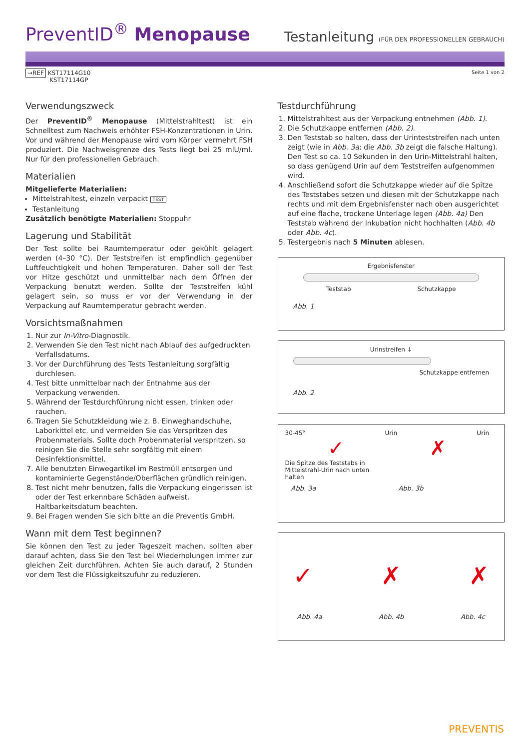PreventID<sup>®</sup> Menopause
Testanleitung (FÜR DEN PROFESSIONELLEN GEBRAUCH)
→REF KST17114G10
KST17114GP
Seite 1 von 2
Verwendungszweck
Der PreventID<sup>®</sup> Menopause (Mittelstrahltest) ist ein Schnelltest zum Nachweis erhöhter FSH-Konzentrationen in Urin. Vor und während der Menopause wird vom Körper vermehrt FSH produziert. Die Nachweisgrenze des Tests liegt bei 25 mlU/ml. Nur für den professionellen Gebrauch.
Materialien
Mitgelieferte Materialien:
Mittelstrahltest, einzeln verpackt TEST
Testanleitung
Zusätzlich benötigte Materialien: Stoppuhr
Lagerung und Stabilität
Der Test sollte bei Raumtemperatur oder gekühlt gelagert werden (4–30 °C). Der Teststreifen ist empfindlich gegenüber Luftfeuchtigkeit und hohen Temperaturen. Daher soll der Test vor Hitze geschützt und unmittelbar nach dem Öffnen der Verpackung benutzt werden. Sollte der Teststreifen kühl gelagert sein, so muss er vor der Verwendung in der Verpackung auf Raumtemperatur gebracht werden.
Vorsichtsmaßnahmen
1. Nur zur In-Vitro-Diagnostik.
2. Verwenden Sie den Test nicht nach Ablauf des aufgedruckten Verfallsdatums.
3. Vor der Durchführung des Tests Testanleitung sorgfältig durchlesen.
4. Test bitte unmittelbar nach der Entnahme aus der Verpackung verwenden.
5. Während der Testdurchführung nicht essen, trinken oder rauchen.
6. Tragen Sie Schutzkleidung wie z. B. Einweghandschuhe, Laborkittel etc. und vermeiden Sie das Verspritzen des Probenmaterials. Sollte doch Probenmaterial verspritzen, so reinigen Sie die Stelle sehr sorgfältig mit einem Desinfektionsmittel.
7. Alle benutzten Einwegartikel im Restmüll entsorgen und kontaminierte Gegenstände/Oberflächen gründlich reinigen.
8. Test nicht mehr benutzen, falls die Verpackung eingerissen ist oder der Test erkennbare Schäden aufweist. Haltbarkeitsdatum beachten.
9. Bei Fragen wenden Sie sich bitte an die Preventis GmbH.
Wann mit dem Test beginnen?
Sie können den Test zu jeder Tageszeit machen, sollten aber darauf achten, dass Sie den Test bei Wiederholungen immer zur gleichen Zeit durchführen. Achten Sie auch darauf, 2 Stunden vor dem Test die Flüssigkeitszufuhr zu reduzieren.
Testdurchführung
1. Mittelstrahltest aus der Verpackung entnehmen (Abb. 1).
2. Die Schutzkappe entfernen (Abb. 2).
3. Den Teststab so halten, dass der Urinteststreifen nach unten zeigt (wie in Abb. 3a; die Abb. 3b zeigt die falsche Haltung). Den Test so ca. 10 Sekunden in den Urin-Mittelstrahl halten, so dass genügend Urin auf dem Teststreifen aufgenommen wird.
4. Anschließend sofort die Schutzkappe wieder auf die Spitze des Teststabes setzen und diesen mit der Schutzkappe nach rechts und mit dem Ergebnisfenster nach oben ausgerichtet auf eine flache, trockene Unterlage legen (Abb. 4a) Den Teststab während der Inkubation nicht hochhalten (Abb. 4b oder Abb. 4c).
5. Testergebnis nach 5 Minuten ablesen.
Ergebnisfenster
Teststab Schutzkappe
Abb. 1
Urinstreifen ↓
Schutzkappe entfernen
Abb. 2
30-45° Urin Urin
✓ ✗
Die Spitze des Teststabs in Mittelstrahl-Urin nach unten halten
Abb. 3a Abb. 3b
✓ ✗ ✗
Abb. 4a Abb. 4b Abb. 4c
PREVENTIS